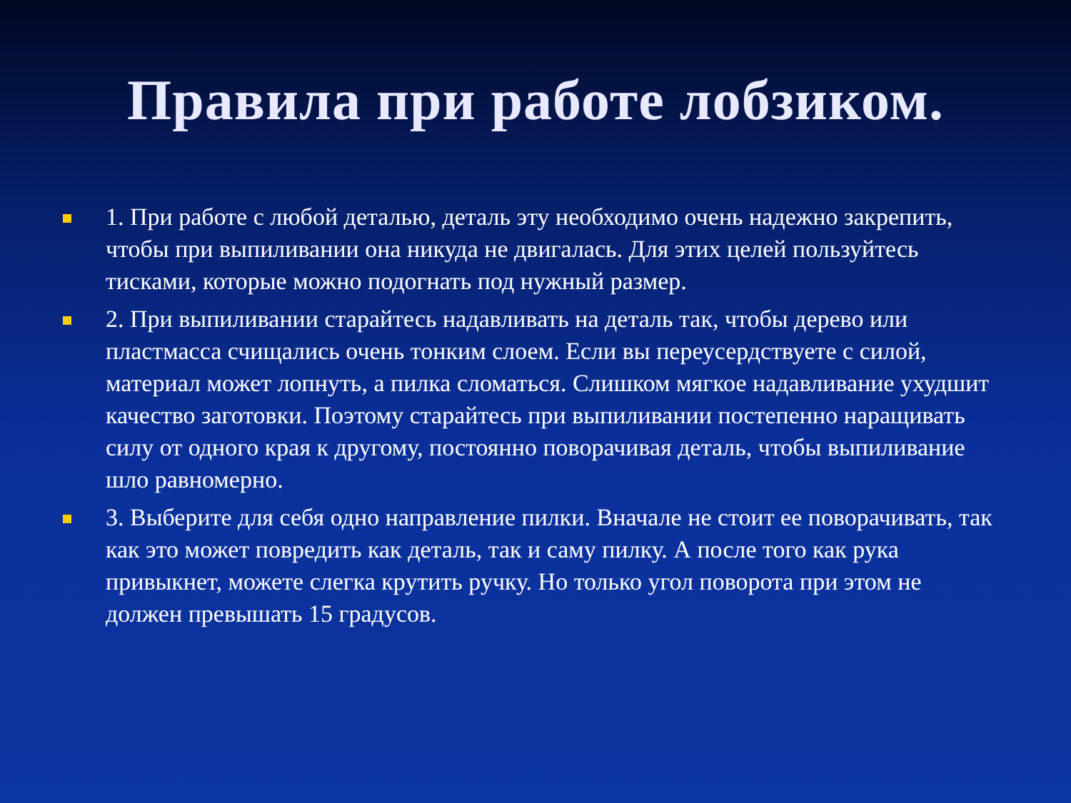Правила при работе лобзиком.
1. При работе с любой деталью, деталь эту необходимо очень надежно закрепить, чтобы при выпиливании она никуда не двигалась. Для этих целей пользуйтесь тисками, которые можно подогнать под нужный размер.
2. При выпиливании старайтесь надавливать на деталь так, чтобы дерево или пластмасса счищались очень тонким слоем. Если вы переусердствуете с силой, материал может лопнуть, а пилка сломаться. Слишком мягкое надавливание ухудшит качество заготовки. Поэтому старайтесь при выпиливании постепенно наращивать силу от одного края к другому, постоянно поворачивая деталь, чтобы выпиливание шло равномерно.
3. Выберите для себя одно направление пилки. Вначале не стоит ее поворачивать, так как это может повредить как деталь, так и саму пилку. А после того как рука привыкнет, можете слегка крутить ручку. Но только угол поворота при этом не должен превышать 15 градусов.